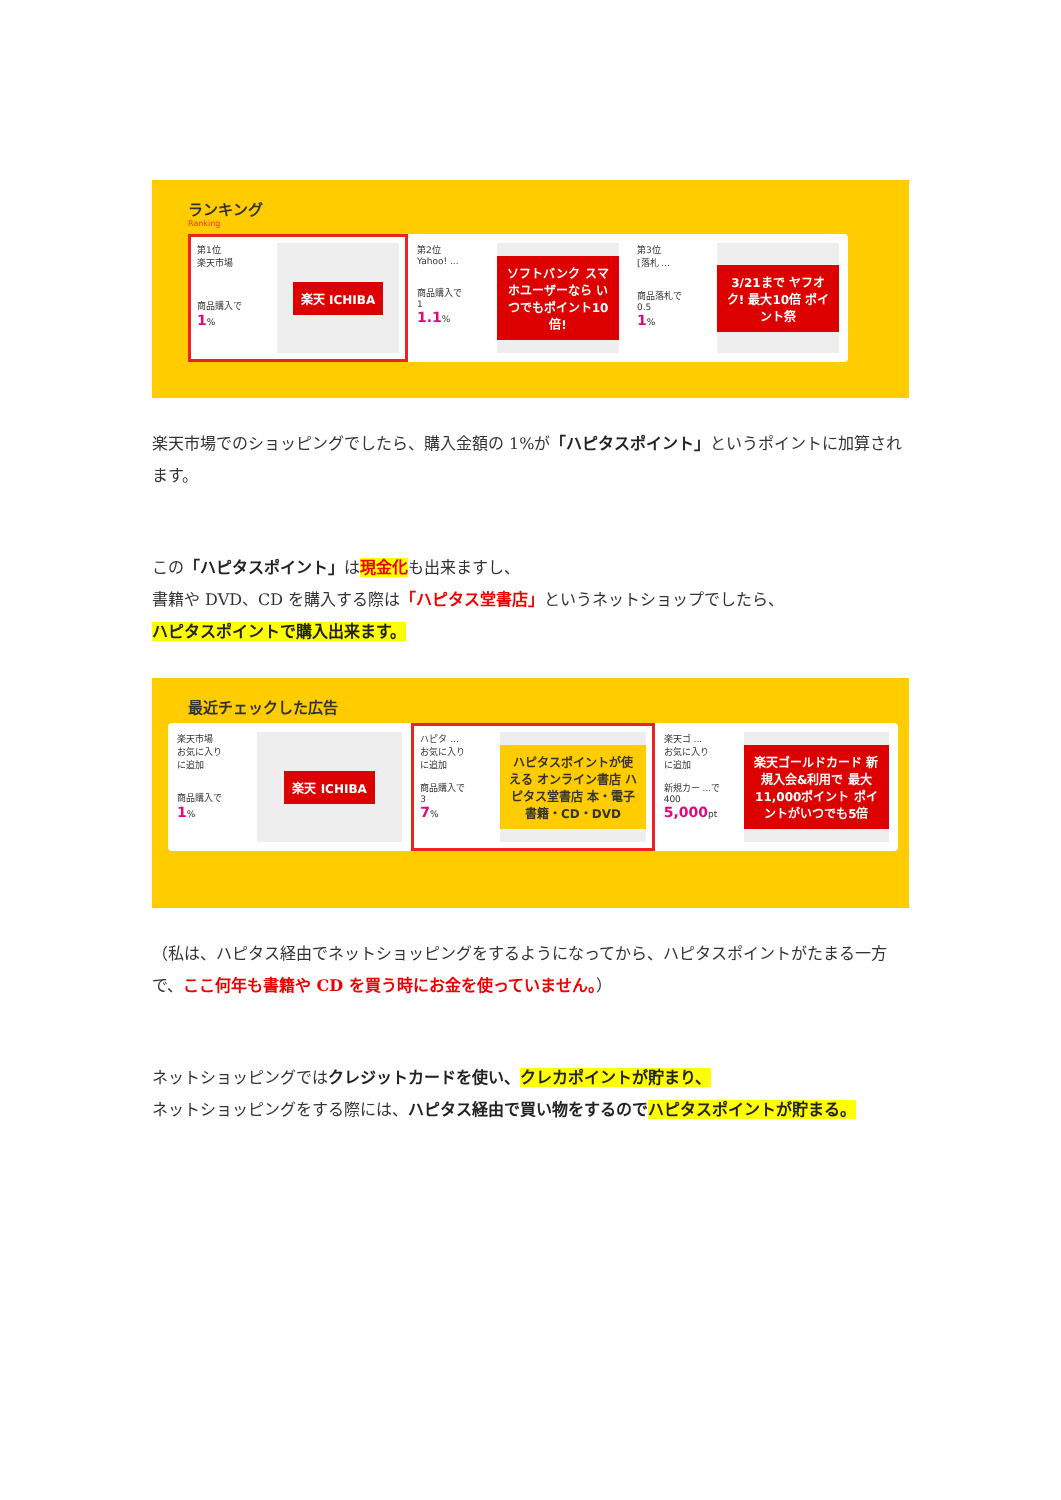ランキング
Ranking
第1位
楽天市場
商品購入で
1%
楽天 ICHIBA
第2位
Yahoo! ...
商品購入で
1
1.1%
ソフトバンク スマホユーザーなら いつでもポイント10倍!
第3位
[落札 ...
商品落札で
0.5
1%
3/21まで ヤフオク! 最大10倍 ポイント祭
楽天市場でのショッピングでしたら、購入金額の 1%が「ハピタスポイント」というポイントに加算されます。
この「ハピタスポイント」は現金化も出来ますし、
書籍や DVD、CD を購入する際は「ハピタス堂書店」というネットショップでしたら、
ハピタスポイントで購入出来ます。
最近チェックした広告
楽天市場
お気に入り
に追加
商品購入で
1%
楽天 ICHIBA
ハピタ ...
お気に入り
に追加
商品購入で
3
7%
ハピタスポイントが使える オンライン書店 ハピタス堂書店 本・電子書籍・CD・DVD
楽天ゴ ...
お気に入り
に追加
新規カー ...で
400
5,000pt
楽天ゴールドカード 新規入会&利用で 最大11,000ポイント ポイントがいつでも5倍
（私は、ハピタス経由でネットショッピングをするようになってから、ハピタスポイントがたまる一方で、ここ何年も書籍や CD を買う時にお金を使っていません。）
ネットショッピングではクレジットカードを使い、クレカポイントが貯まり、
ネットショッピングをする際には、ハピタス経由で買い物をするので ハピタスポイントが貯まる。